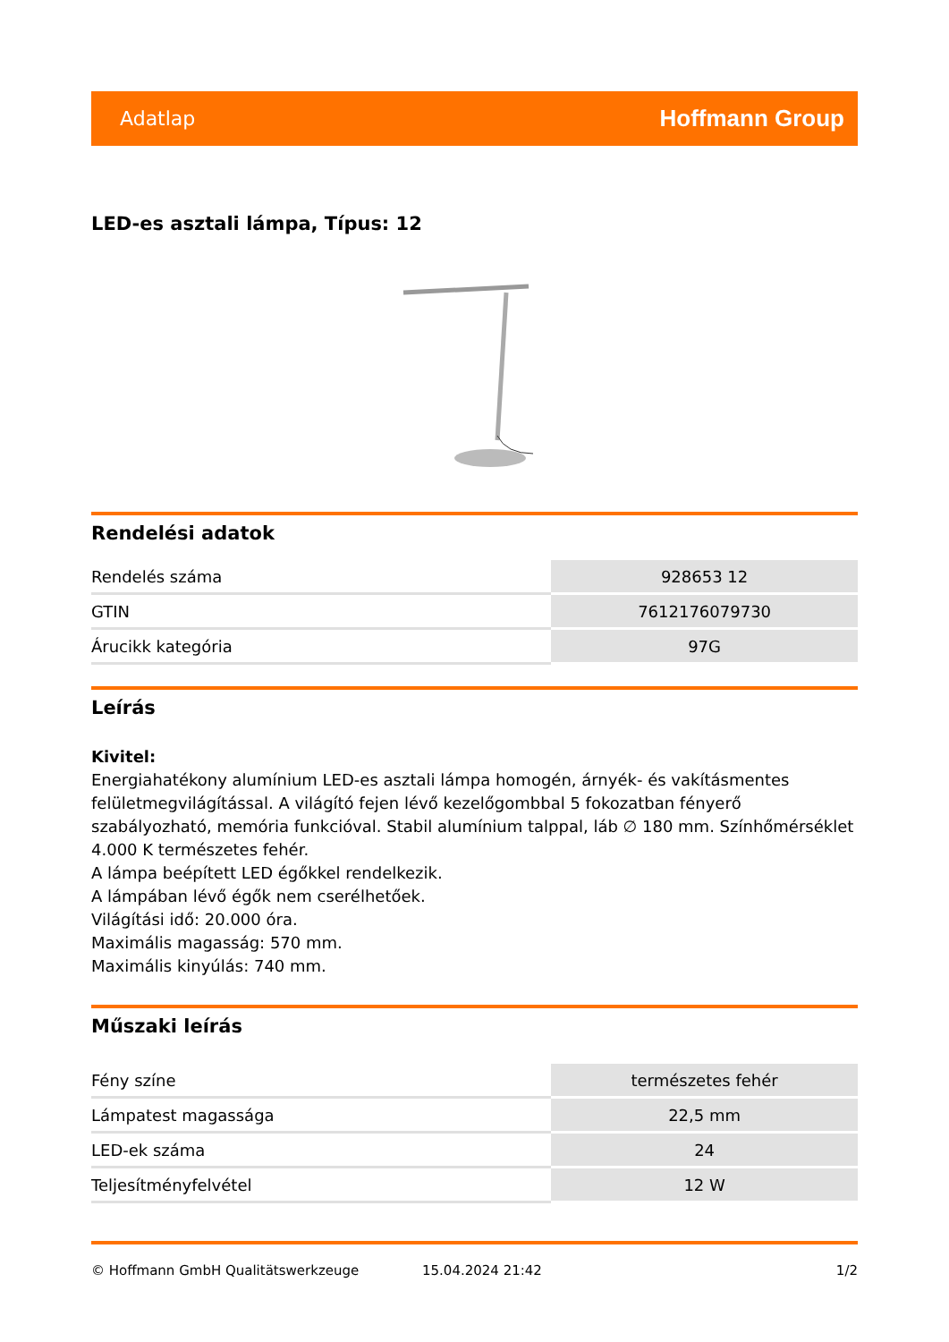Adatlap Hoffmann Group
LED-es asztali lámpa, Típus: 12
Rendelési adatok
| Rendelés száma | 928653 12 |
| GTIN | 7612176079730 |
| Árucikk kategória | 97G |
Leírás
Kivitel:
Energiahatékony alumínium LED-es asztali lámpa homogén, árnyék- és vakításmentes felületmegvilágítással. A világító fejen lévő kezelőgombbal 5 fokozatban fényerő szabályozható, memória funkcióval. Stabil alumínium talppal, láb ∅ 180 mm. Színhőmérséklet 4.000 K természetes fehér.
A lámpa beépített LED égőkkel rendelkezik.
A lámpában lévő égők nem cserélhetőek.
Világítási idő: 20.000 óra.
Maximális magasság: 570 mm.
Maximális kinyúlás: 740 mm.
Műszaki leírás
| Fény színe | természetes fehér |
| Lámpatest magassága | 22,5 mm |
| LED-ek száma | 24 |
| Teljesítményfelvétel | 12 W |
© Hoffmann GmbH Qualitätswerkzeuge 15.04.2024 21:42 1/2